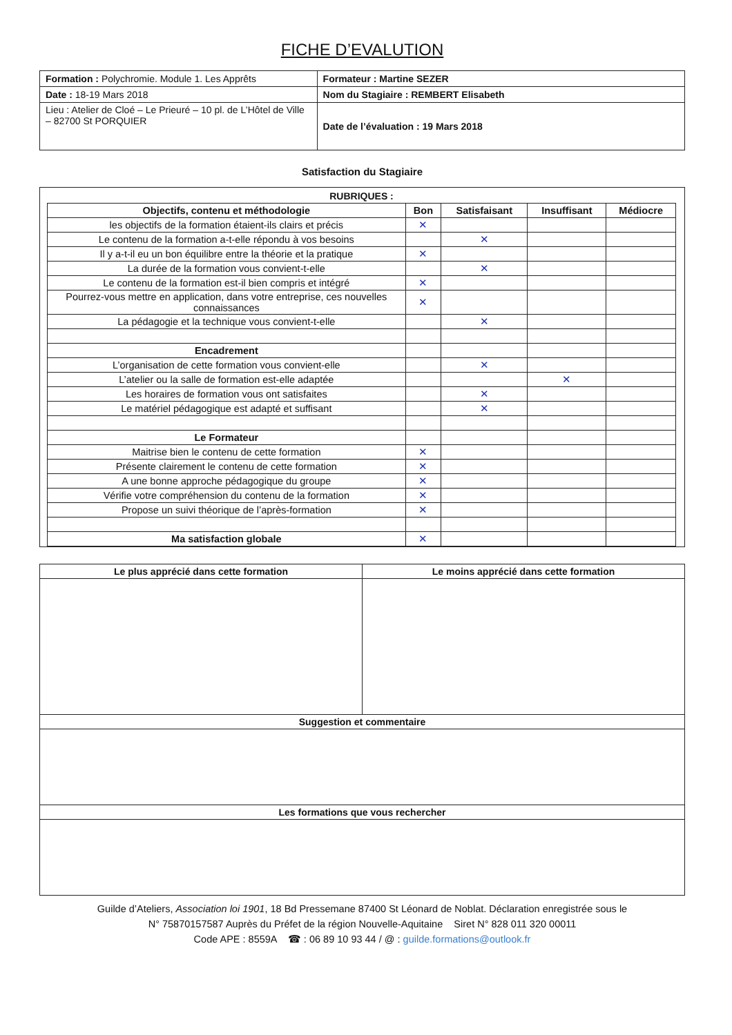FICHE D’EVALUTION
| Formation : Polychromie. Module 1. Les Apprêts | Formateur : Martine SEZER |
| Date : 18-19 Mars 2018 | Nom du Stagiaire : REMBERT Elisabeth |
| Lieu : Atelier de Cloé – Le Prieuré – 10 pl. de L’Hôtel de Ville – 82700 St PORQUIER | Date de l’évaluation : 19 Mars 2018 |
Satisfaction du Stagiaire
RUBRIQUES :
| Objectifs, contenu et méthodologie | Bon | Satisfaisant | Insuffisant | Médiocre |
| --- | --- | --- | --- | --- |
| les objectifs de la formation étaient-ils clairs et précis | ✕ | | | |
| Le contenu de la formation a-t-elle répondu à vos besoins | | ✕ | | |
| Il y a-t-il eu un bon équilibre entre la théorie et la pratique | ✕ | | | |
| La durée de la formation vous convient-t-elle | | ✕ | | |
| Le contenu de la formation est-il bien compris et intégré | ✕ | | | |
| Pourrez-vous mettre en application, dans votre entreprise, ces nouvelles connaissances | ✕ | | | |
| La pédagogie et la technique vous convient-t-elle | | ✕ | | |
| Encadrement | | | | |
| L’organisation de cette formation vous convient-elle | | ✕ | | |
| L’atelier ou la salle de formation est-elle adaptée | | | ✕ | |
| Les horaires de formation vous ont satisfaites | | ✕ | | |
| Le matériel pédagogique est adapté et suffisant | | ✕ | | |
| Le Formateur | | | | |
| Maitrise bien le contenu de cette formation | ✕ | | | |
| Présente clairement le contenu de cette formation | ✕ | | | |
| A une bonne approche pédagogique du groupe | ✕ | | | |
| Vérifie votre compréhension du contenu de la formation | ✕ | | | |
| Propose un suivi théorique de l’après-formation | ✕ | | | |
| Ma satisfaction globale | ✕ | | | |
| Le plus apprécié dans cette formation | Le moins apprécié dans cette formation |
| --- | --- |
| Suggestion et commentaire | |
| Les formations que vous rechercher | |
Guilde d’Ateliers, Association loi 1901, 18 Bd Pressemane 87400 St Léonard de Noblat. Déclaration enregistrée sous le
N° 75870157587 Auprès du Préfet de la région Nouvelle-Aquitaine Siret N° 828 011 320 00011
Code APE : 8559A ☎ : 06 89 10 93 44 / @ : guilde.formations@outlook.fr